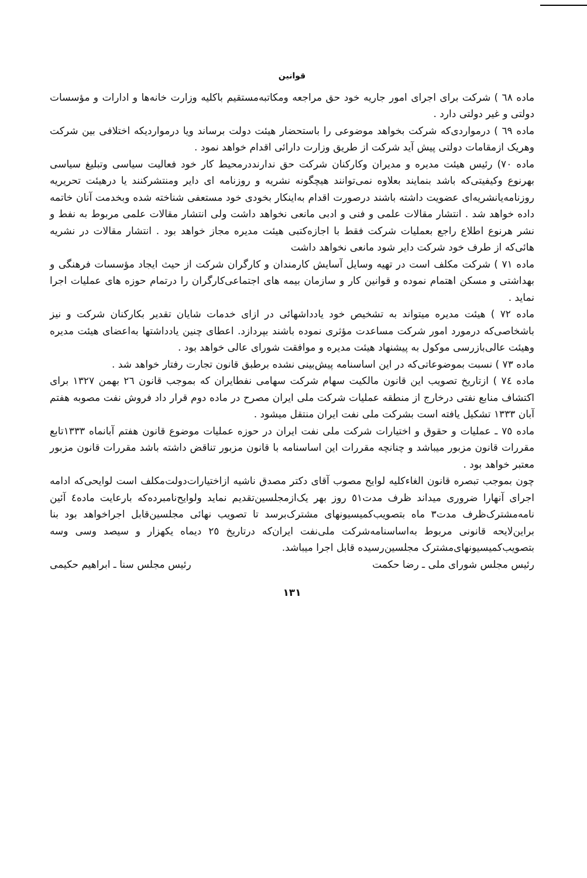قوانین
ماده ٦٨ ) شرکت برای اجرای امور جاریه خود حق مراجعه ومکاتبه‌مستقیم باکلیه وزارت خانه‌ها و ادارات و مؤسسات دولتی و غیر دولتی دارد .
ماده ٦٩ ) درمواردی‌که شرکت بخواهد موضوعی را باستحضار هیئت دولت برساند ویا درمواردیکه اختلافی بین شرکت وهریک ازمقامات دولتی پیش آید شرکت از طریق وزارت دارائی اقدام خواهد نمود .
ماده ٧٠) رئیس هیئت مدیره و مدیران وکارکنان شرکت حق ندارنددرمحیط کار خود فعالیت سیاسی وتبلیغ سیاسی بهرنوع وکیفیتی‌که باشد بنمایند بعلاوه نمی‌توانند هیچگونه نشریه و روزنامه ای دایر ومنتشرکنند یا درهیئت تحریریه روزنامه‌یانشریه‌ای عضویت داشته باشند درصورت اقدام به‌اینکار بخودی خود مستعفی شناخته شده وبخدمت آنان خاتمه داده خواهد شد . انتشار مقالات علمی و فنی و ادبی مانعی نخواهد داشت ولی انتشار مقالات علمی مربوط به نفط و نشر هرنوع اطلاع راجع بعملیات شرکت فقط با اجازه‌کتبی هیئت مدیره مجاز خواهد بود . انتشار مقالات در نشریه هائی‌که از طرف خود شرکت دایر شود مانعی نخواهد داشت
ماده ٧١ ) شرکت مکلف است در تهیه وسایل آسایش کارمندان و کارگران شرکت از حیث ایجاد مؤسسات فرهنگی و بهداشتی و مسکن اهتمام نموده و قوانین کار و سازمان بیمه های اجتماعی‌کارگران را درتمام حوزه های عملیات اجرا نماید .
ماده ٧٢ ) هیئت مدیره میتواند به تشخیص خود یادداشهائی در ازای خدمات شایان تقدیر بکارکنان شرکت و نیز باشخاصی‌که درمورد امور شرکت مساعدت مؤثری نموده باشند بپردازد. اعطای چنین یادداشتها به‌اعضای هیئت مدیره وهیئت عالی‌بازرسی موکول به پیشنهاد هیئت مدیره و موافقت شورای عالی خواهد بود .
ماده ٧٣ ) نسبت بموضوعاتی‌که در این اساسنامه پیش‌بینی نشده برطبق قانون تجارت رفتار خواهد شد .
ماده ٧٤ ) ازتاریخ تصویب این قانون مالکیت سهام شرکت سهامی نفطایران که بموجب قانون ٢٦ بهمن ١٣٢٧ برای اکتشاف منابع نفتی درخارج از منطقه عملیات شرکت ملی ایران مصرح در ماده دوم قرار داد فروش نفت مصوبه هفتم آبان ١٣٣٣ تشکیل یافته است بشرکت ملی نفت ایران منتقل میشود .
ماده ٧٥ ـ عملیات و حقوق و اختیارات شرکت ملی نفت ایران در حوزه عملیات موضوع قانون هفتم آبانماه ١٣٣٣تابع مقررات قانون مزبور میباشد و چنانچه مقررات این اساسنامه با قانون مزبور تناقض داشته باشد مقررات قانون مزبور معتبر خواهد بود .
چون بموجب تبصره قانون الغاءکلیه لوایح مصوب آقای دکتر مصدق ناشیه ازاختیارات‌دولت‌مکلف است لوایحی‌که ادامه اجرای آنهارا ضروری میداند ظرف مدت٥١ روز بهر یک‌ازمجلسین‌تقدیم نماید ولوایح‌نامبرده‌که بارعایت ماده٤ آئین نامه‌مشترک‌ظرف مدت٣ ماه بتصویب‌کمیسیونهای مشترک‌برسد تا تصویب نهائی مجلسین‌قابل اجراخواهد بود بنا براین‌لایحه قانونی مربوط به‌اساسنامه‌شرکت ملی‌نفت ایران‌که درتاریخ ٢٥ دیماه یکهزار و سیصد وسی وسه بتصویب‌کمیسیونهای‌مشترک مجلسین‌رسیده قابل اجرا میباشد.
رئیس مجلس شورای ملی ـ رضا حکمت رئیس مجلس سنا ـ ابراهیم حکیمی
١٣١